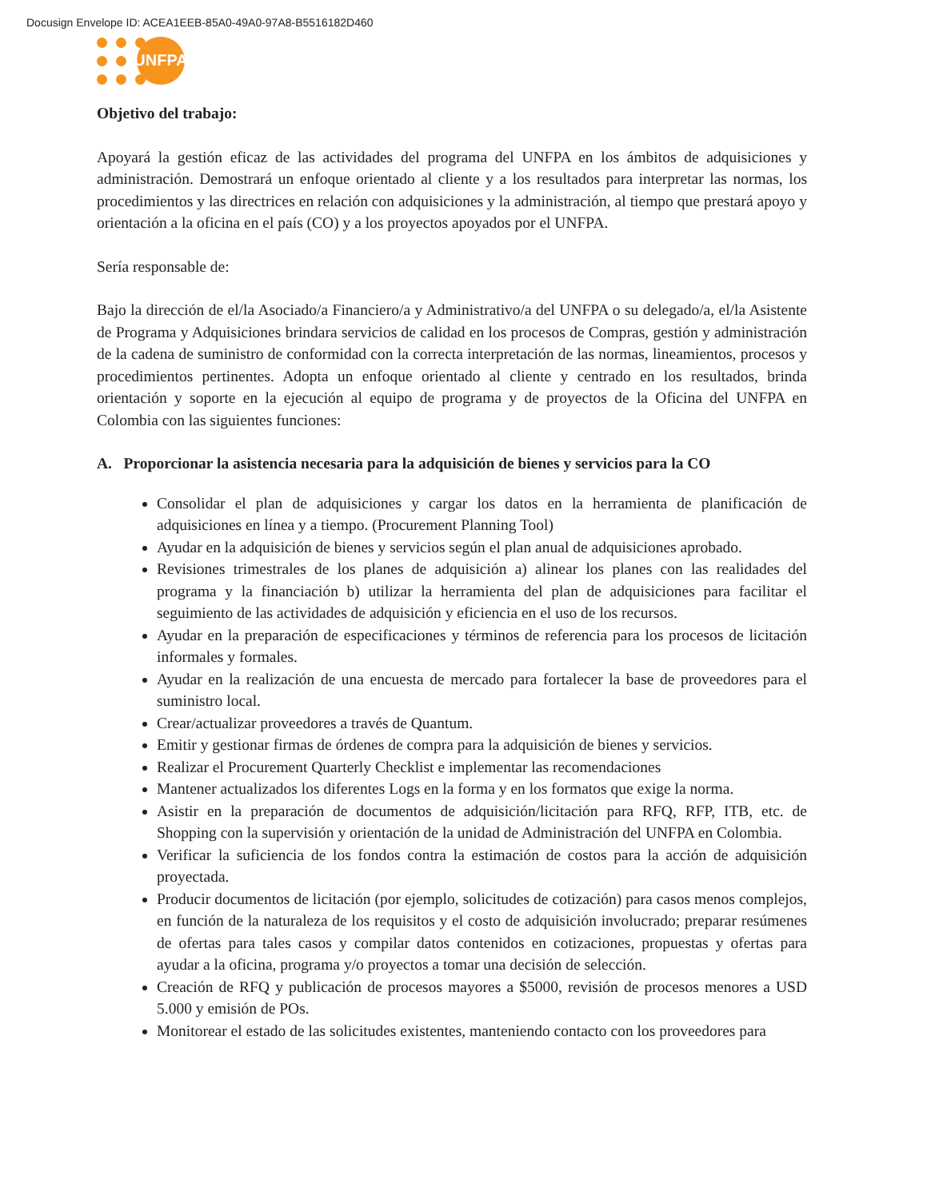Docusign Envelope ID: ACEA1EEB-85A0-49A0-97A8-B5516182D460
UNFPA
Objetivo del trabajo:
Apoyará la gestión eficaz de las actividades del programa del UNFPA en los ámbitos de adquisiciones y administración. Demostrará un enfoque orientado al cliente y a los resultados para interpretar las normas, los procedimientos y las directrices en relación con adquisiciones y la administración, al tiempo que prestará apoyo y orientación a la oficina en el país (CO) y a los proyectos apoyados por el UNFPA.
Sería responsable de:
Bajo la dirección de el/la Asociado/a Financiero/a y Administrativo/a del UNFPA o su delegado/a, el/la Asistente de Programa y Adquisiciones brindara servicios de calidad en los procesos de Compras, gestión y administración de la cadena de suministro de conformidad con la correcta interpretación de las normas, lineamientos, procesos y procedimientos pertinentes. Adopta un enfoque orientado al cliente y centrado en los resultados, brinda orientación y soporte en la ejecución al equipo de programa y de proyectos de la Oficina del UNFPA en Colombia con las siguientes funciones:
A. Proporcionar la asistencia necesaria para la adquisición de bienes y servicios para la CO
Consolidar el plan de adquisiciones y cargar los datos en la herramienta de planificación de adquisiciones en línea y a tiempo. (Procurement Planning Tool)
Ayudar en la adquisición de bienes y servicios según el plan anual de adquisiciones aprobado.
Revisiones trimestrales de los planes de adquisición a) alinear los planes con las realidades del programa y la financiación b) utilizar la herramienta del plan de adquisiciones para facilitar el seguimiento de las actividades de adquisición y eficiencia en el uso de los recursos.
Ayudar en la preparación de especificaciones y términos de referencia para los procesos de licitación informales y formales.
Ayudar en la realización de una encuesta de mercado para fortalecer la base de proveedores para el suministro local.
Crear/actualizar proveedores a través de Quantum.
Emitir y gestionar firmas de órdenes de compra para la adquisición de bienes y servicios.
Realizar el Procurement Quarterly Checklist e implementar las recomendaciones
Mantener actualizados los diferentes Logs en la forma y en los formatos que exige la norma.
Asistir en la preparación de documentos de adquisición/licitación para RFQ, RFP, ITB, etc. de Shopping con la supervisión y orientación de la unidad de Administración del UNFPA en Colombia.
Verificar la suficiencia de los fondos contra la estimación de costos para la acción de adquisición proyectada.
Producir documentos de licitación (por ejemplo, solicitudes de cotización) para casos menos complejos, en función de la naturaleza de los requisitos y el costo de adquisición involucrado; preparar resúmenes de ofertas para tales casos y compilar datos contenidos en cotizaciones, propuestas y ofertas para ayudar a la oficina, programa y/o proyectos a tomar una decisión de selección.
Creación de RFQ y publicación de procesos mayores a $5000, revisión de procesos menores a USD 5.000 y emisión de POs.
Monitorear el estado de las solicitudes existentes, manteniendo contacto con los proveedores para